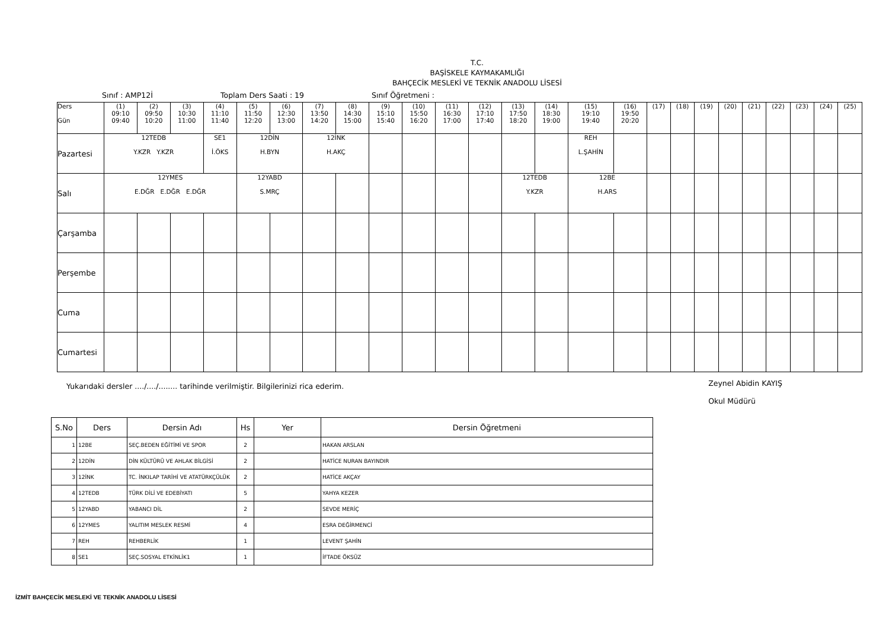T.C.
BAŞİSKELE KAYMAKAMLIĞI
BAHÇECİK MESLEKİ VE TEKNİK ANADOLU LİSESİ
Sınıf : AMP12İ Toplam Ders Saati : 19 Sınıf Öğretmeni :
| Ders Gün | (1) 09:10 09:40 | (2) 09:50 10:20 | (3) 10:30 11:00 | (4) 11:10 11:40 | (5) 11:50 12:20 | (6) 12:30 13:00 | (7) 13:50 14:20 | (8) 14:30 15:00 | (9) 15:10 15:40 | (10) 15:50 16:20 | (11) 16:30 17:00 | (12) 17:10 17:40 | (13) 17:50 18:20 | (14) 18:30 19:00 | (15) 19:10 19:40 | (16) 19:50 20:20 | (17) | (18) | (19) | (20) | (21) | (22) | (23) | (24) | (25) |
| Pazartesi | 12TEDB Y.KZR Y.KZR | | | SE1 İ.ÖKS | 12DİN H.BYN | | 12İNK H.AKÇ | | | | | | | | REH L.ŞAHİN | | | | | | | | | | |
| Salı | 12YMES E.DĞR E.DĞR E.DĞR | | | | 12YABD S.MRÇ | | | | | | | | 12TEDB Y.KZR | | 12BE H.ARS | | | | | | | | | | |
| Çarşamba | | | | | | | | | | | | | | | | | | | | | | | | | |
| Perşembe | | | | | | | | | | | | | | | | | | | | | | | | | |
| Cuma | | | | | | | | | | | | | | | | | | | | | | | | | |
| Cumartesi | | | | | | | | | | | | | | | | | | | | | | | | | |
Yukarıdaki dersler ..../..../........ tarihinde verilmiştir. Bilgilerinizi rica ederim. Zeynel Abidin KAYIŞ
Okul Müdürü
| S.No | Ders | Dersin Adı | Hs | Yer | Dersin Öğretmeni |
| --- | --- | --- | --- | --- | --- |
| 1 | 12BE | SEÇ.BEDEN EĞİTİMİ VE SPOR | 2 | | HAKAN ARSLAN |
| 2 | 12DİN | DİN KÜLTÜRÜ VE AHLAK BİLGİSİ | 2 | | HATİCE NURAN BAYINDIR |
| 3 | 12İNK | TC. İNKILAP TARİHİ VE ATATÜRKÇÜLÜK | 2 | | HATİCE AKÇAY |
| 4 | 12TEDB | TÜRK DİLİ VE EDEBİYATI | 5 | | YAHYA KEZER |
| 5 | 12YABD | YABANCI DİL | 2 | | SEVDE MERİÇ |
| 6 | 12YMES | YALITIM MESLEK RESMİ | 4 | | ESRA DEĞİRMENCİ |
| 7 | REH | REHBERLİK | 1 | | LEVENT ŞAHİN |
| 8 | SE1 | SEÇ.SOSYAL ETKİNLİK1 | 1 | | İFTADE ÖKSÜZ |
İZMİT BAHÇECİK MESLEKİ VE TEKNİK ANADOLU LİSESİ